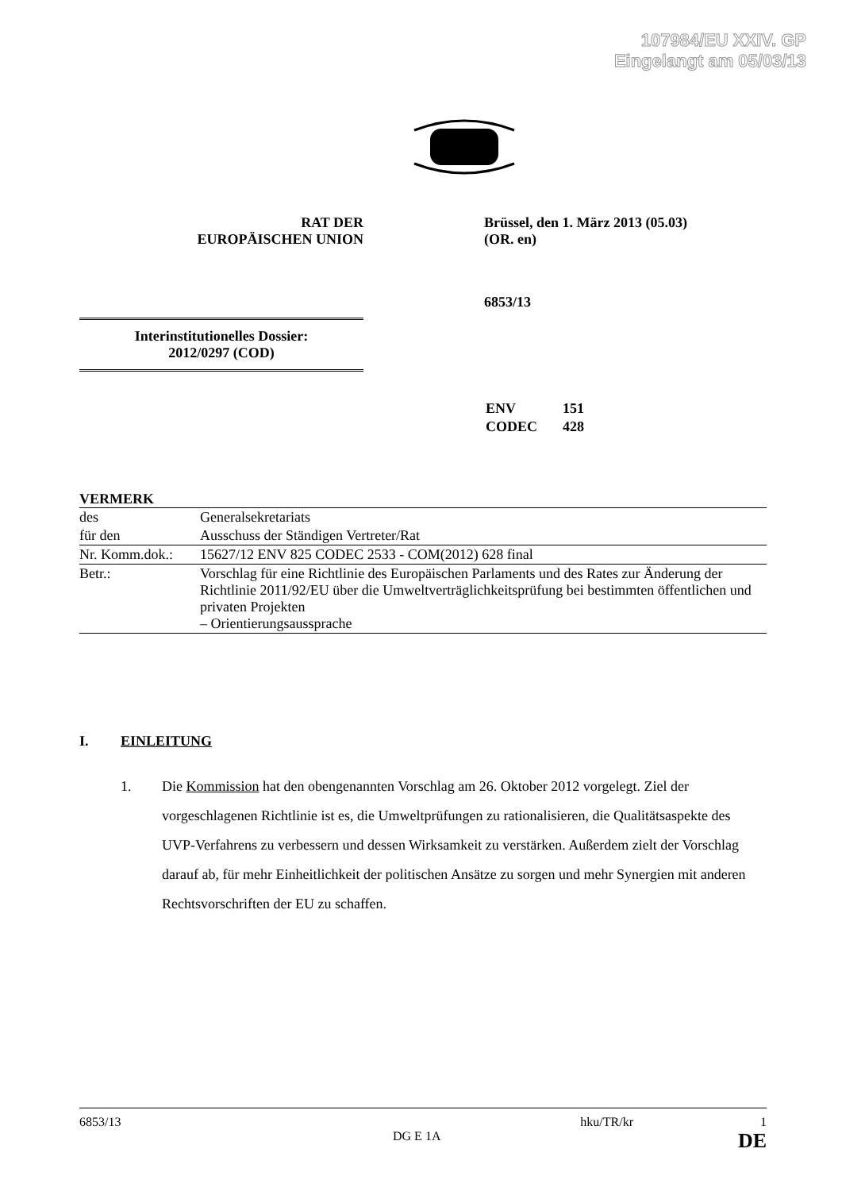107984/EU XXIV. GP
Eingelangt am 05/03/13
RAT DER
EUROPÄISCHEN UNION
Brüssel, den 1. März 2013 (05.03)
(OR. en)
6853/13
Interinstitutionelles Dossier:
2012/0297 (COD)
| ENV | 151 |
| CODEC | 428 |
VERMERK
| des | Generalsekretariats |
| für den | Ausschuss der Ständigen Vertreter/Rat |
| Nr. Komm.dok.: | 15627/12 ENV 825 CODEC 2533 - COM(2012) 628 final |
| Betr.: | Vorschlag für eine Richtlinie des Europäischen Parlaments und des Rates zur Änderung der Richtlinie 2011/92/EU über die Umweltverträglichkeitsprüfung bei bestimmten öffentlichen und privaten Projekten – Orientierungsaussprache |
I. EINLEITUNG
1. Die Kommission hat den obengenannten Vorschlag am 26. Oktober 2012 vorgelegt. Ziel der vorgeschlagenen Richtlinie ist es, die Umweltprüfungen zu rationalisieren, die Qualitätsaspekte des UVP-Verfahrens zu verbessern und dessen Wirksamkeit zu verstärken. Außerdem zielt der Vorschlag darauf ab, für mehr Einheitlichkeit der politischen Ansätze zu sorgen und mehr Synergien mit anderen Rechtsvorschriften der EU zu schaffen.
6853/13 hku/TR/kr 1
DG E 1A DE